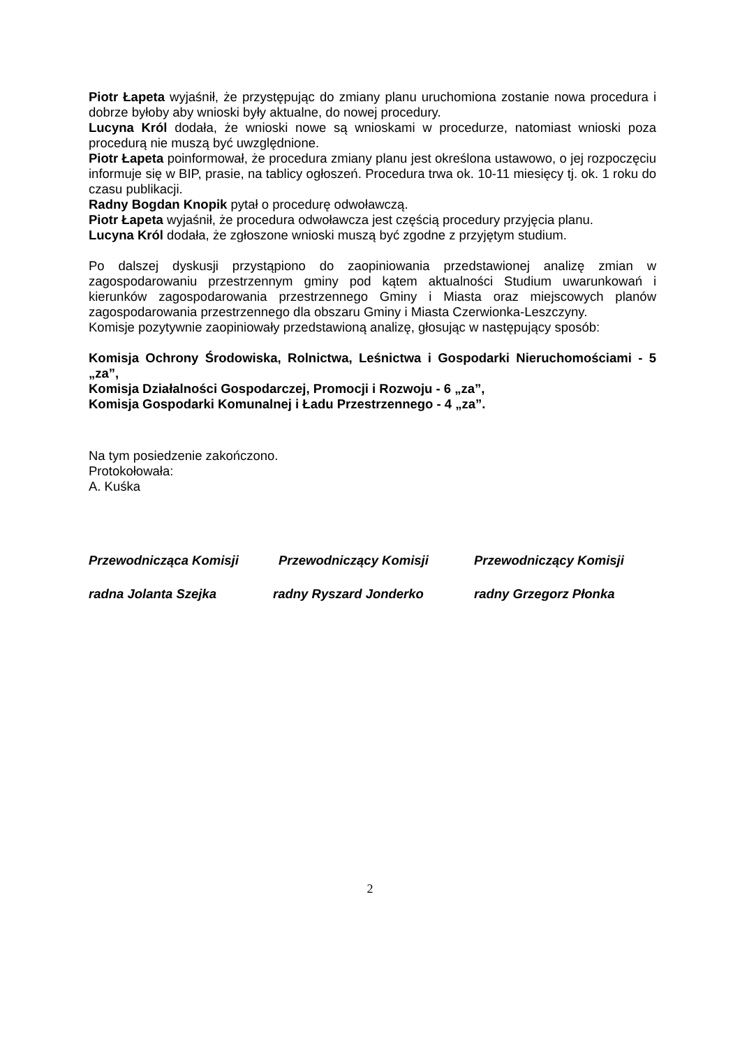Piotr Łapeta wyjaśnił, że przystępując do zmiany planu uruchomiona zostanie nowa procedura i dobrze byłoby aby wnioski były aktualne, do nowej procedury.
Lucyna Król dodała, że wnioski nowe są wnioskami w procedurze, natomiast wnioski poza procedurą nie muszą być uwzględnione.
Piotr Łapeta poinformował, że procedura zmiany planu jest określona ustawowo, o jej rozpoczęciu informuje się w BIP, prasie, na tablicy ogłoszeń. Procedura trwa ok. 10-11 miesięcy tj. ok. 1 roku do czasu publikacji.
Radny Bogdan Knopik pytał o procedurę odwoławczą.
Piotr Łapeta wyjaśnił, że procedura odwoławcza jest częścią procedury przyjęcia planu.
Lucyna Król dodała, że zgłoszone wnioski muszą być zgodne z przyjętym studium.
Po dalszej dyskusji przystąpiono do zaopiniowania przedstawionej analizę zmian w zagospodarowaniu przestrzennym gminy pod kątem aktualności Studium uwarunkowań i kierunków zagospodarowania przestrzennego Gminy i Miasta oraz miejscowych planów zagospodarowania przestrzennego dla obszaru Gminy i Miasta Czerwionka-Leszczyny.
Komisje pozytywnie zaopiniowały przedstawioną analizę, głosując w następujący sposób:
Komisja Ochrony Środowiska, Rolnictwa, Leśnictwa i Gospodarki Nieruchomościami - 5 „za”,
Komisja Działalności Gospodarczej, Promocji i Rozwoju - 6 „za”,
Komisja Gospodarki Komunalnej i Ładu Przestrzennego - 4 „za”.
Na tym posiedzenie zakończono.
Protokołowała:
A. Kuśka
Przewodnicząca Komisji Przewodniczący Komisji Przewodniczący Komisji
radna Jolanta Szejka radny Ryszard Jonderko radny Grzegorz Płonka
2